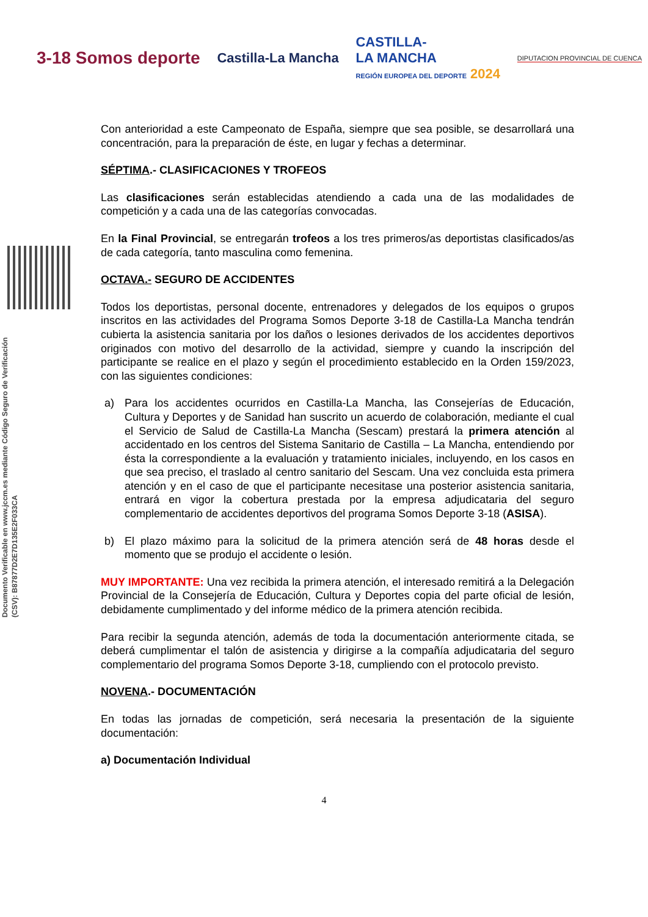3-18 Somos deporte
Castilla-La Mancha
CASTILLA-
LA MANCHA
REGIÓN EUROPEA DEL DEPORTE 2024
DIPUTACION PROVINCIAL DE CUENCA
Documento Verificable en www.jccm.es mediante Código Seguro de Verificación (CSV): B87877D2E7D135E2F033CA
Con anterioridad a este Campeonato de España, siempre que sea posible, se desarrollará una concentración, para la preparación de éste, en lugar y fechas a determinar.
SÉPTIMA.- CLASIFICACIONES Y TROFEOS
Las clasificaciones serán establecidas atendiendo a cada una de las modalidades de competición y a cada una de las categorías convocadas.
En la Final Provincial, se entregarán trofeos a los tres primeros/as deportistas clasificados/as de cada categoría, tanto masculina como femenina.
OCTAVA.- SEGURO DE ACCIDENTES
Todos los deportistas, personal docente, entrenadores y delegados de los equipos o grupos inscritos en las actividades del Programa Somos Deporte 3-18 de Castilla-La Mancha tendrán cubierta la asistencia sanitaria por los daños o lesiones derivados de los accidentes deportivos originados con motivo del desarrollo de la actividad, siempre y cuando la inscripción del participante se realice en el plazo y según el procedimiento establecido en la Orden 159/2023, con las siguientes condiciones:
a) Para los accidentes ocurridos en Castilla-La Mancha, las Consejerías de Educación, Cultura y Deportes y de Sanidad han suscrito un acuerdo de colaboración, mediante el cual el Servicio de Salud de Castilla-La Mancha (Sescam) prestará la primera atención al accidentado en los centros del Sistema Sanitario de Castilla – La Mancha, entendiendo por ésta la correspondiente a la evaluación y tratamiento iniciales, incluyendo, en los casos en que sea preciso, el traslado al centro sanitario del Sescam. Una vez concluida esta primera atención y en el caso de que el participante necesitase una posterior asistencia sanitaria, entrará en vigor la cobertura prestada por la empresa adjudicataria del seguro complementario de accidentes deportivos del programa Somos Deporte 3-18 (ASISA).
b) El plazo máximo para la solicitud de la primera atención será de 48 horas desde el momento que se produjo el accidente o lesión.
MUY IMPORTANTE: Una vez recibida la primera atención, el interesado remitirá a la Delegación Provincial de la Consejería de Educación, Cultura y Deportes copia del parte oficial de lesión, debidamente cumplimentado y del informe médico de la primera atención recibida.
Para recibir la segunda atención, además de toda la documentación anteriormente citada, se deberá cumplimentar el talón de asistencia y dirigirse a la compañía adjudicataria del seguro complementario del programa Somos Deporte 3-18, cumpliendo con el protocolo previsto.
NOVENA.- DOCUMENTACIÓN
En todas las jornadas de competición, será necesaria la presentación de la siguiente documentación:
a) Documentación Individual
4